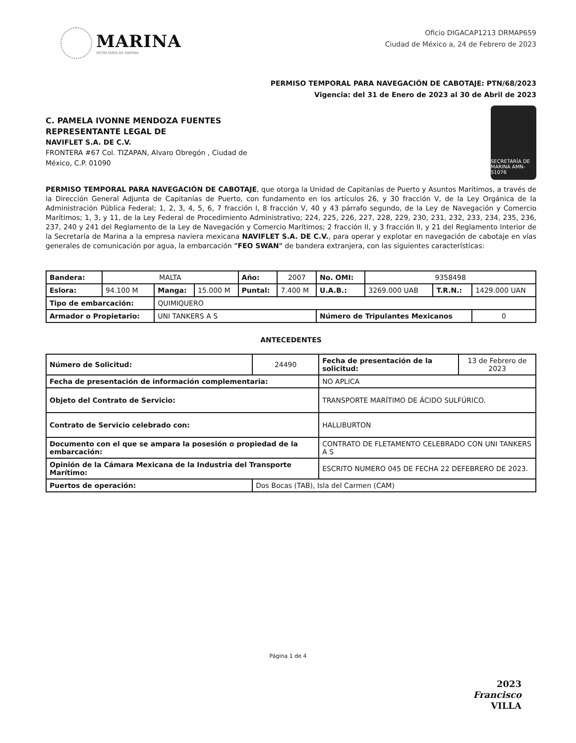MARINA
SECRETARÍA DE MARINA
Oficio DIGACAP1213 DRMAP659
Ciudad de México a, 24 de Febrero de 2023
PERMISO TEMPORAL PARA NAVEGACIÓN DE CABOTAJE: PTN/68/2023
Vigencia: del 31 de Enero de 2023 al 30 de Abril de 2023
C. PAMELA IVONNE MENDOZA FUENTES
REPRESENTANTE LEGAL DE
NAVIFLET S.A. DE C.V.
FRONTERA #67 Col. TIZAPAN, Alvaro Obregón , Ciudad de
México, C.P. 01090
SECRETARÍA DE MARINA AMN-51076
PERMISO TEMPORAL PARA NAVEGACIÓN DE CABOTAJE, que otorga la Unidad de Capitanías de Puerto y Asuntos Marítimos, a través de la Dirección General Adjunta de Capitanías de Puerto, con fundamento en los artículos 26, y 30 fracción V, de la Ley Orgánica de la Administración Pública Federal; 1, 2, 3, 4, 5, 6, 7 fracción I, 8 fracción V, 40 y 43 párrafo segundo, de la Ley de Navegación y Comercio Marítimos; 1, 3, y 11, de la Ley Federal de Procedimiento Administrativo; 224, 225, 226, 227, 228, 229, 230, 231, 232, 233, 234, 235, 236, 237, 240 y 241 del Reglamento de la Ley de Navegación y Comercio Marítimos; 2 fracción II, y 3 fracción II, y 21 del Reglamento Interior de la Secretaría de Marina a la empresa naviera mexicana NAVIFLET S.A. DE C.V., para operar y explotar en navegación de cabotaje en vías generales de comunicación por agua, la embarcación "FEO SWAN" de bandera extranjera, con las siguientes características:
| Bandera: | MALTA | | | Año: | 2007 | No. OMI: | 9358498 | | |
| Eslora: | 94.100 M | Manga: | 15.000 M | Puntal: | 7.400 M | U.A.B.: | 3269.000 UAB | T.R.N.: | 1429.000 UAN |
| Tipo de embarcación: | | QUIMIQUERO | | | | | | | |
| Armador o Propietario: | | UNI TANKERS A S | | | | Número de Tripulantes Mexicanos | | | 0 |
ANTECEDENTES
| Número de Solicitud: | 24490 | Fecha de presentación de la solicitud: | 13 de Febrero de 2023 |
| Fecha de presentación de información complementaria: | | NO APLICA | |
| Objeto del Contrato de Servicio: | | TRANSPORTE MARÍTIMO DE ÁCIDO SULFÚRICO. | |
| Contrato de Servicio celebrado con: | | HALLIBURTON | |
| Documento con el que se ampara la posesión o propiedad de la embarcación: | | CONTRATO DE FLETAMENTO CELEBRADO CON UNI TANKERS A S | |
| Opinión de la Cámara Mexicana de la Industria del Transporte Marítimo: | | ESCRITO NUMERO 045 DE FECHA 22 DEFEBRERO DE 2023. | |
| Puertos de operación: | Dos Bocas (TAB), Isla del Carmen (CAM) | | |
Página 1 de 4
2023
Francisco
VILLA